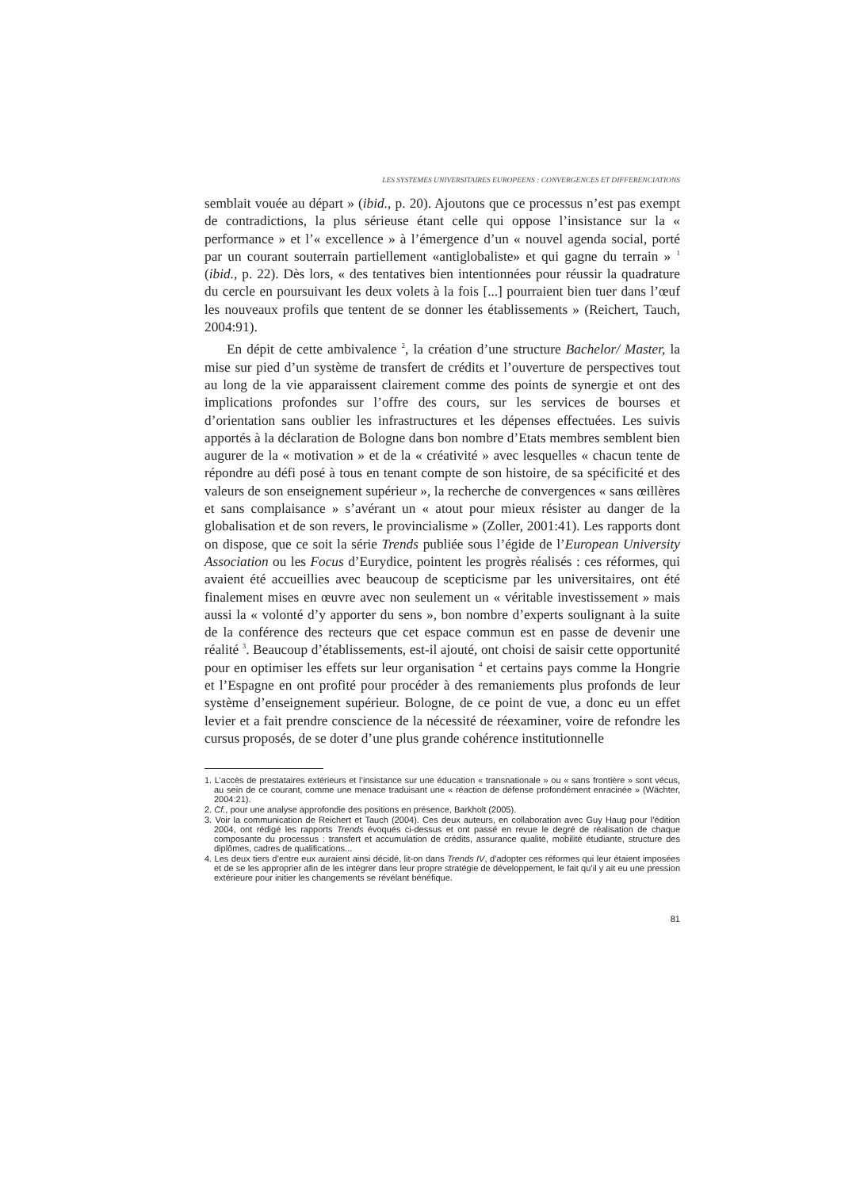LES SYSTEMES UNIVERSITAIRES EUROPEENS : CONVERGENCES ET DIFFERENCIATIONS
semblait vouée au départ » (ibid., p. 20). Ajoutons que ce processus n’est pas exempt de contradictions, la plus sérieuse étant celle qui oppose l’insistance sur la « performance » et l’« excellence » à l’émergence d’un « nouvel agenda social, porté par un courant souterrain partiellement «antiglobaliste» et qui gagne du terrain » <sup>1</sup> (ibid., p. 22). Dès lors, « des tentatives bien intentionnées pour réussir la quadrature du cercle en poursuivant les deux volets à la fois [...] pourraient bien tuer dans l’œuf les nouveaux profils que tentent de se donner les établissements » (Reichert, Tauch, 2004:91).
En dépit de cette ambivalence <sup>2</sup>, la création d’une structure Bachelor/ Master, la mise sur pied d’un système de transfert de crédits et l’ouverture de perspectives tout au long de la vie apparaissent clairement comme des points de synergie et ont des implications profondes sur l’offre des cours, sur les services de bourses et d’orientation sans oublier les infrastructures et les dépenses effectuées. Les suivis apportés à la déclaration de Bologne dans bon nombre d’Etats membres semblent bien augurer de la « motivation » et de la « créativité » avec lesquelles « chacun tente de répondre au défi posé à tous en tenant compte de son histoire, de sa spécificité et des valeurs de son enseignement supérieur », la recherche de convergences « sans œillères et sans complaisance » s’avérant un « atout pour mieux résister au danger de la globalisation et de son revers, le provincialisme » (Zoller, 2001:41). Les rapports dont on dispose, que ce soit la série Trends publiée sous l’égide de l’European University Association ou les Focus d’Eurydice, pointent les progrès réalisés : ces réformes, qui avaient été accueillies avec beaucoup de scepticisme par les universitaires, ont été finalement mises en œuvre avec non seulement un « véritable investissement » mais aussi la « volonté d’y apporter du sens », bon nombre d’experts soulignant à la suite de la conférence des recteurs que cet espace commun est en passe de devenir une réalité <sup>3</sup>. Beaucoup d’établissements, est-il ajouté, ont choisi de saisir cette opportunité pour en optimiser les effets sur leur organisation <sup>4</sup> et certains pays comme la Hongrie et l’Espagne en ont profité pour procéder à des remaniements plus profonds de leur système d’enseignement supérieur. Bologne, de ce point de vue, a donc eu un effet levier et a fait prendre conscience de la nécessité de réexaminer, voire de refondre les cursus proposés, de se doter d’une plus grande cohérence institutionnelle
1. L’accès de prestataires extérieurs et l’insistance sur une éducation « transnationale » ou « sans frontière » sont vécus, au sein de ce courant, comme une menace traduisant une « réaction de défense profondément enracinée » (Wächter, 2004:21).
2. Cf., pour une analyse approfondie des positions en présence, Barkholt (2005).
3. Voir la communication de Reichert et Tauch (2004). Ces deux auteurs, en collaboration avec Guy Haug pour l’édition 2004, ont rédigé les rapports Trends évoqués ci-dessus et ont passé en revue le degré de réalisation de chaque composante du processus : transfert et accumulation de crédits, assurance qualité, mobilité étudiante, structure des diplômes, cadres de qualifications...
4. Les deux tiers d’entre eux auraient ainsi décidé, lit-on dans Trends IV, d’adopter ces réformes qui leur étaient imposées et de se les approprier afin de les intégrer dans leur propre stratégie de développement, le fait qu’il y ait eu une pression extérieure pour initier les changements se révélant bénéfique.
81